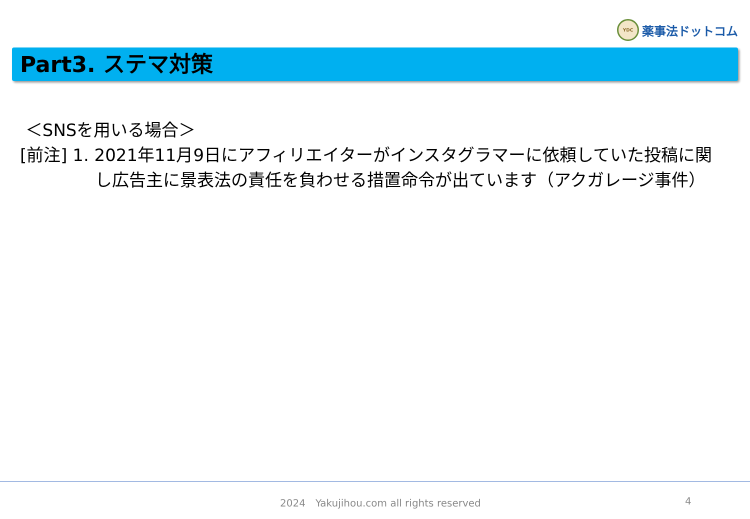YDC
薬事法ドットコム
Part3. ステマ対策
＜SNSを用いる場合＞
[前注] 1. 2021年11月9日にアフィリエイターがインスタグラマーに依頼していた投稿に関
し広告主に景表法の責任を負わせる措置命令が出ています（アクガレージ事件）
2024　Yakujihou.com all rights reserved
4